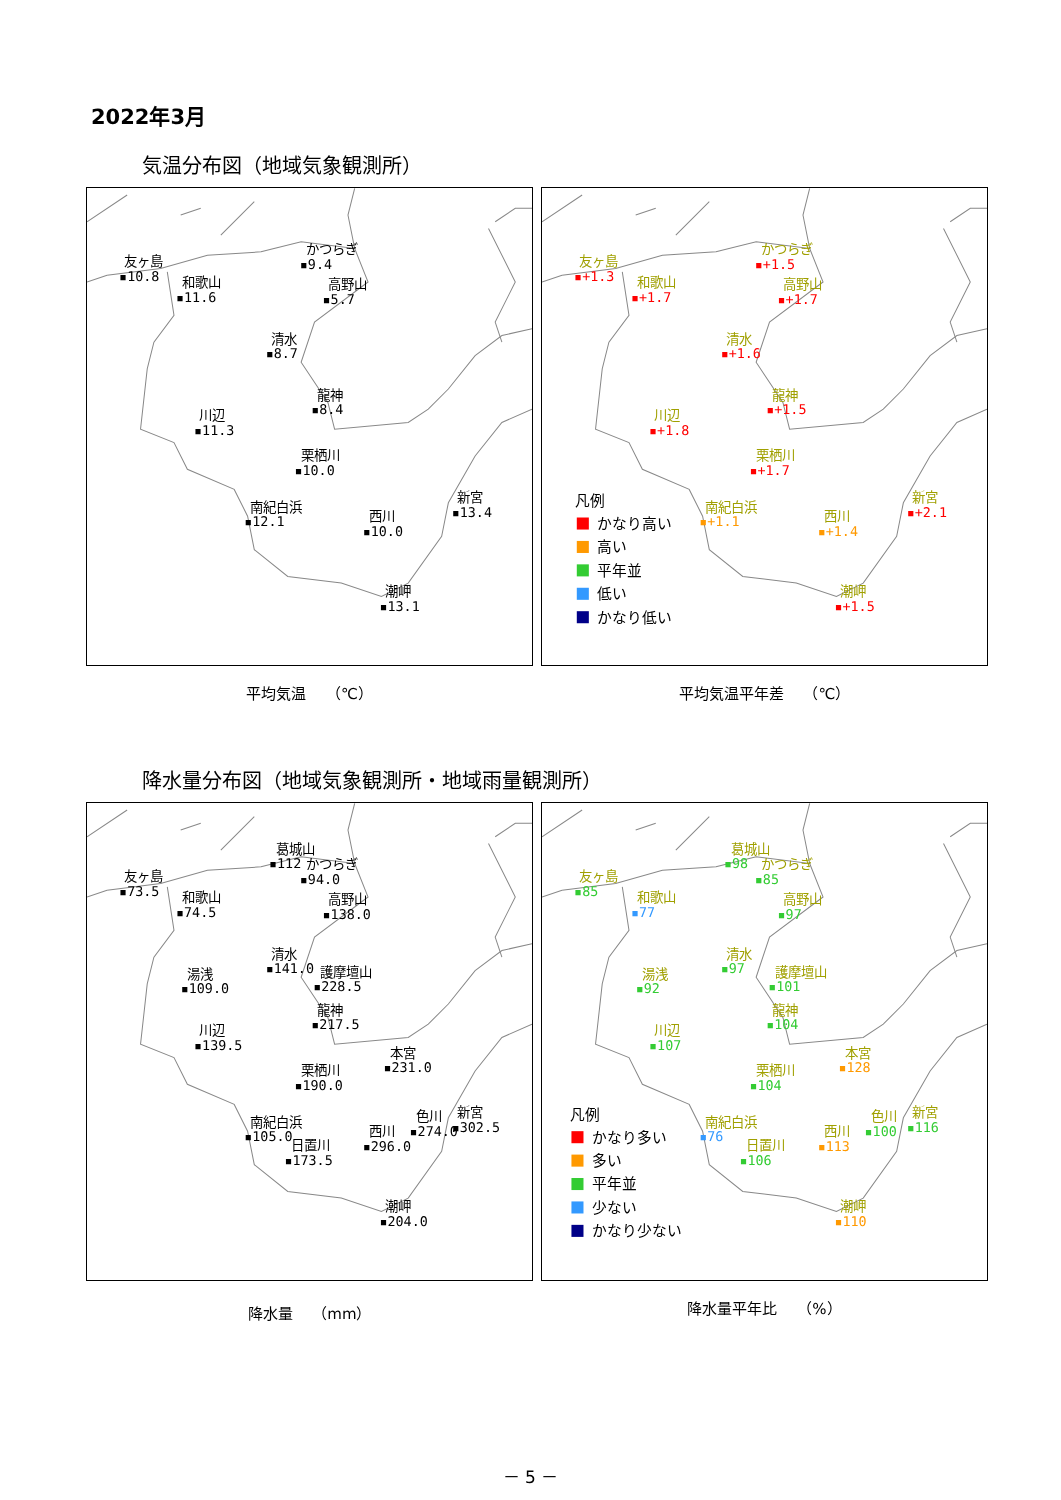2022年3月
気温分布図（地域気象観測所）
かつらぎ
▪9.4
友ヶ島
▪10.8
和歌山
▪11.6
高野山
▪5.7
清水
▪8.7
龍神
▪8.4
川辺
▪11.3
栗栖川
▪10.0
南紀白浜
▪12.1
西川
▪10.0
新宮
▪13.4
潮岬
▪13.1
平均気温　 （℃）
かつらぎ
▪+1.5
友ヶ島
▪+1.3
和歌山
▪+1.7
高野山
▪+1.7
清水
▪+1.6
龍神
▪+1.5
川辺
▪+1.8
栗栖川
▪+1.7
南紀白浜
▪+1.1
西川
▪+1.4
新宮
▪+2.1
潮岬
▪+1.5
凡例
かなり高い
高い
平年並
低い
かなり低い
平均気温平年差　 （℃）
降水量分布図（地域気象観測所・地域雨量観測所）
葛城山
▪112
かつらぎ
▪94.0
友ヶ島
▪73.5
和歌山
▪74.5
高野山
▪138.0
清水
▪141.0
湯浅
▪109.0
護摩壇山
▪228.5
龍神
▪217.5
川辺
▪139.5
本宮
▪231.0
栗栖川
▪190.0
色川
▪274.0
新宮
▪302.5
南紀白浜
▪105.0
西川
▪296.0
日置川
▪173.5
潮岬
▪204.0
降水量　 （mm）
葛城山
▪98
かつらぎ
▪85
友ヶ島
▪85
和歌山
▪77
高野山
▪97
清水
▪97
湯浅
▪92
護摩壇山
▪101
龍神
▪104
川辺
▪107
本宮
▪128
栗栖川
▪104
色川
▪100
新宮
▪116
南紀白浜
▪76
西川
▪113
日置川
▪106
潮岬
▪110
凡例
かなり多い
多い
平年並
少ない
かなり少ない
降水量平年比　 （%）
－ 5 －